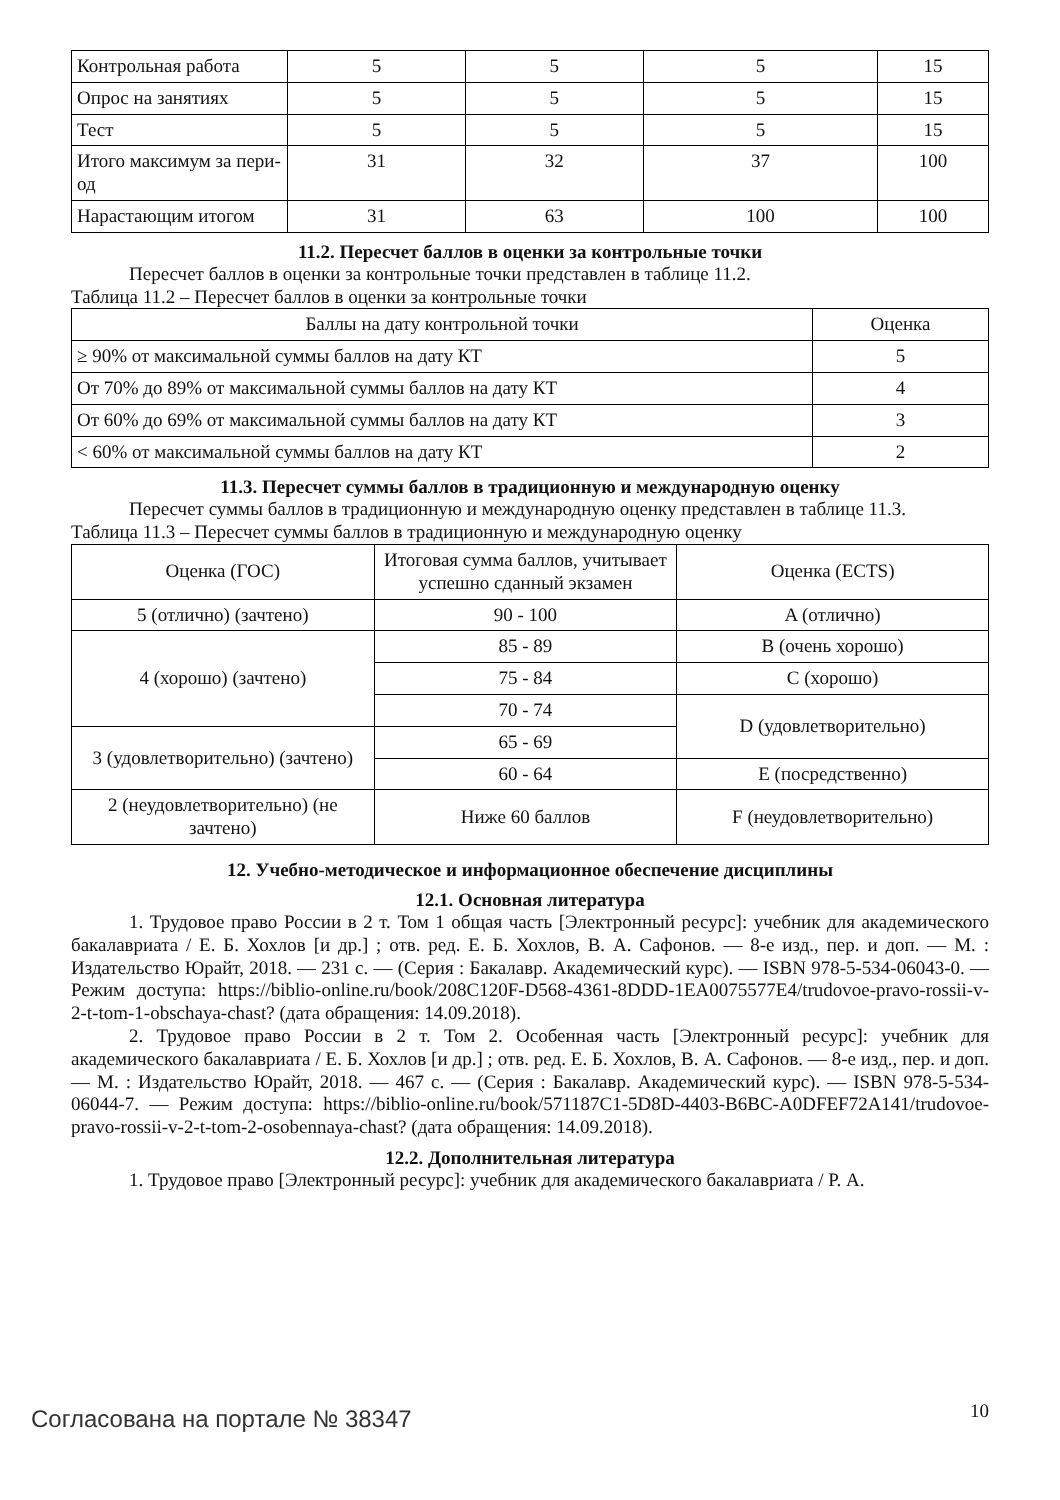| Контрольная работа | 5 | 5 | 5 | 15 |
| Опрос на занятиях | 5 | 5 | 5 | 15 |
| Тест | 5 | 5 | 5 | 15 |
| Итого максимум за пери-од | 31 | 32 | 37 | 100 |
| Нарастающим итогом | 31 | 63 | 100 | 100 |
11.2. Пересчет баллов в оценки за контрольные точки
Пересчет баллов в оценки за контрольные точки представлен в таблице 11.2.
Таблица 11.2 – Пересчет баллов в оценки за контрольные точки
| Баллы на дату контрольной точки | Оценка |
| --- | --- |
| ≥ 90% от максимальной суммы баллов на дату КТ | 5 |
| От 70% до 89% от максимальной суммы баллов на дату КТ | 4 |
| От 60% до 69% от максимальной суммы баллов на дату КТ | 3 |
| < 60% от максимальной суммы баллов на дату КТ | 2 |
11.3. Пересчет суммы баллов в традиционную и международную оценку
Пересчет суммы баллов в традиционную и международную оценку представлен в таблице 11.3.
Таблица 11.3 – Пересчет суммы баллов в традиционную и международную оценку
| Оценка (ГОС) | Итоговая сумма баллов, учитывает успешно сданный экзамен | Оценка (ECTS) |
| --- | --- | --- |
| 5 (отлично) (зачтено) | 90 - 100 | A (отлично) |
| 4 (хорошо) (зачтено) | 85 - 89 | B (очень хорошо) |
| | 75 - 84 | C (хорошо) |
| | 70 - 74 | D (удовлетворительно) |
| 3 (удовлетворительно) (зачтено) | 65 - 69 | |
| | 60 - 64 | E (посредственно) |
| 2 (неудовлетворительно) (не зачтено) | Ниже 60 баллов | F (неудовлетворительно) |
12. Учебно-методическое и информационное обеспечение дисциплины
12.1. Основная литература
1. Трудовое право России в 2 т. Том 1 общая часть [Электронный ресурс]: учебник для академического бакалавриата / Е. Б. Хохлов [и др.] ; отв. ред. Е. Б. Хохлов, В. А. Сафонов. — 8-е изд., пер. и доп. — М. : Издательство Юрайт, 2018. — 231 с. — (Серия : Бакалавр. Академический курс). — ISBN 978-5-534-06043-0. — Режим доступа: https://biblio-online.ru/book/208C120F-D568-4361-8DDD-1EA0075577E4/trudovoe-pravo-rossii-v-2-t-tom-1-obschaya-chast? (дата обращения: 14.09.2018).
2. Трудовое право России в 2 т. Том 2. Особенная часть [Электронный ресурс]: учебник для академического бакалавриата / Е. Б. Хохлов [и др.] ; отв. ред. Е. Б. Хохлов, В. А. Сафонов. — 8-е изд., пер. и доп. — М. : Издательство Юрайт, 2018. — 467 с. — (Серия : Бакалавр. Академический курс). — ISBN 978-5-534-06044-7. — Режим доступа: https://biblio-online.ru/book/571187C1-5D8D-4403-B6BC-A0DFEF72A141/trudovoe-pravo-rossii-v-2-t-tom-2-osobennaya-chast? (дата обращения: 14.09.2018).
12.2. Дополнительная литература
1. Трудовое право [Электронный ресурс]: учебник для академического бакалавриата / Р. А.
Согласована на портале № 38347 10